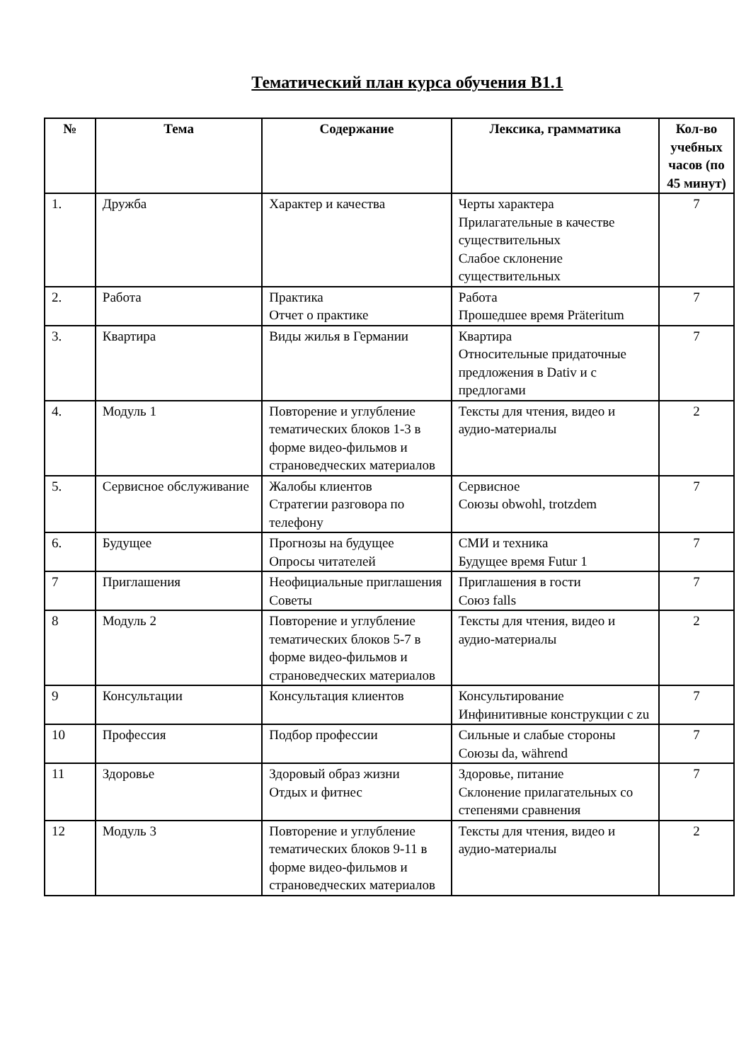Тематический план курса обучения B1.1
| № | Тема | Содержание | Лексика, грамматика | Кол-во учебных часов (по 45 минут) |
| --- | --- | --- | --- | --- |
| 1. | Дружба | Характер и качества | Черты характера Прилагательные в качестве существительных Слабое склонение существительных | 7 |
| 2. | Работа | Практика Отчет о практике | Работа Прошедшее время Präteritum | 7 |
| 3. | Квартира | Виды жилья в Германии | Квартира Относительные придаточные предложения в Dativ и с предлогами | 7 |
| 4. | Модуль 1 | Повторение и углубление тематических блоков 1-3 в форме видео-фильмов и страноведческих материалов | Тексты для чтения, видео и аудио-материалы | 2 |
| 5. | Сервисное обслуживание | Жалобы клиентов Стратегии разговора по телефону | Сервисное Союзы obwohl, trotzdem | 7 |
| 6. | Будущее | Прогнозы на будущее Опросы читателей | СМИ и техника Будущее время Futur 1 | 7 |
| 7 | Приглашения | Неофициальные приглашения Советы | Приглашения в гости Союз falls | 7 |
| 8 | Модуль 2 | Повторение и углубление тематических блоков 5-7 в форме видео-фильмов и страноведческих материалов | Тексты для чтения, видео и аудио-материалы | 2 |
| 9 | Консультации | Консультация клиентов | Консультирование Инфинитивные конструкции с zu | 7 |
| 10 | Профессия | Подбор профессии | Сильные и слабые стороны Союзы da, während | 7 |
| 11 | Здоровье | Здоровый образ жизни Отдых и фитнес | Здоровье, питание Склонение прилагательных со степенями сравнения | 7 |
| 12 | Модуль 3 | Повторение и углубление тематических блоков 9-11 в форме видео-фильмов и страноведческих материалов | Тексты для чтения, видео и аудио-материалы | 2 |